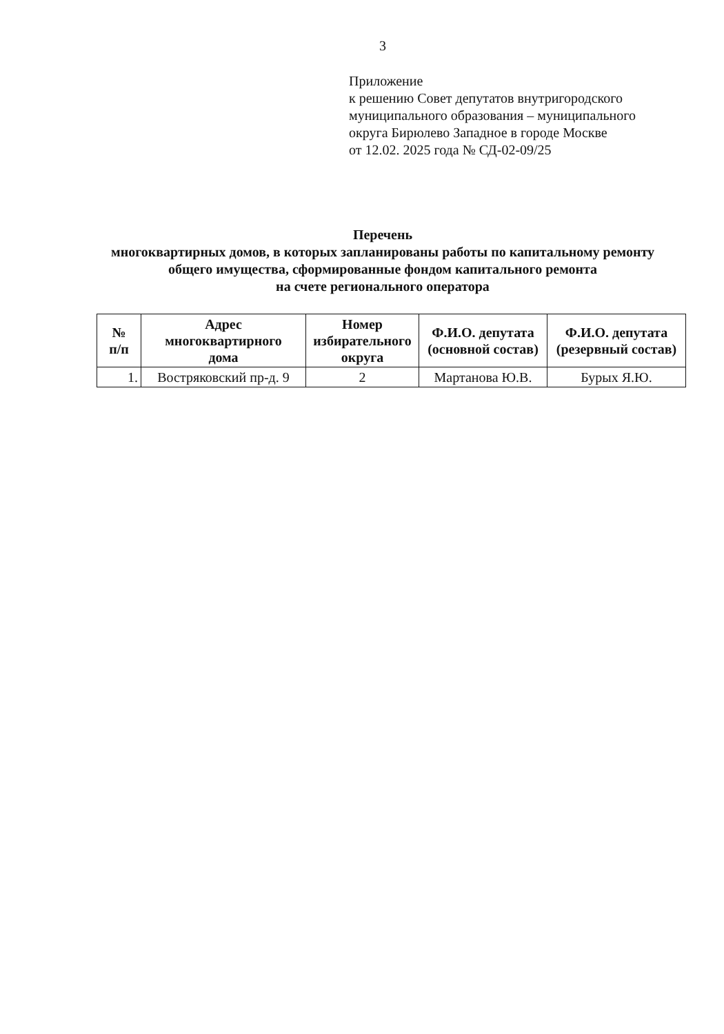3
Приложение
к решению Совет депутатов внутригородского
муниципального образования – муниципального
округа Бирюлево Западное в городе Москве
от 12.02. 2025 года № СД-02-09/25
Перечень
многоквартирных домов, в которых запланированы работы по капитальному ремонту
общего имущества, сформированные фондом капитального ремонта
на счете регионального оператора
| № п/п | Адрес многоквартирного дома | Номер избирательного округа | Ф.И.О. депутата (основной состав) | Ф.И.О. депутата (резервный состав) |
| --- | --- | --- | --- | --- |
| 1. | Востряковский пр-д. 9 | 2 | Мартанова Ю.В. | Бурых Я.Ю. |